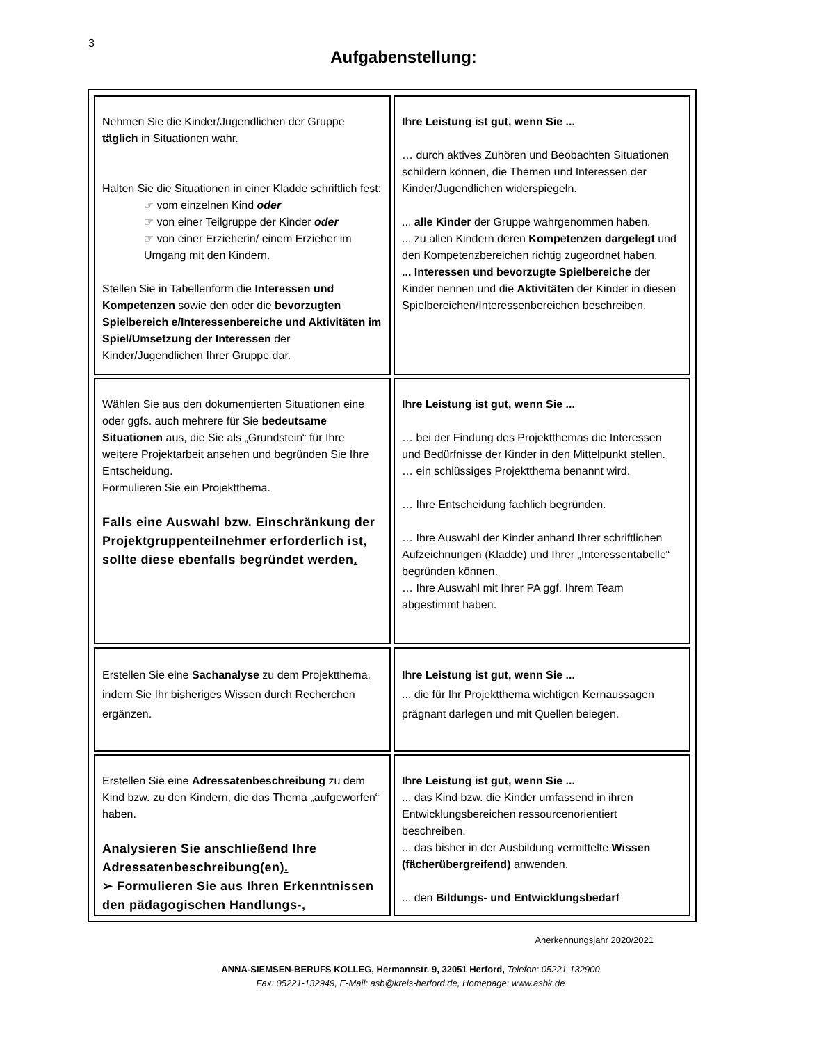3
Aufgabenstellung:
| Nehmen Sie die Kinder/Jugendlichen der Gruppe täglich in Situationen wahr. Halten Sie die Situationen in einer Kladde schriftlich fest: ☞ vom einzelnen Kind oder ☞ von einer Teilgruppe der Kinder oder ☞ von einer Erzieherin/ einem Erzieher im Umgang mit den Kindern. Stellen Sie in Tabellenform die Interessen und Kompetenzen sowie den oder die bevorzugten Spielbereich e/Interessenbereiche und Aktivitäten im Spiel/Umsetzung der Interessen der Kinder/Jugendlichen Ihrer Gruppe dar. | Ihre Leistung ist gut, wenn Sie ... … durch aktives Zuhören und Beobachten Situationen schildern können, die Themen und Interessen der Kinder/Jugendlichen widerspiegeln. ... alle Kinder der Gruppe wahrgenommen haben. ... zu allen Kindern deren Kompetenzen dargelegt und den Kompetenzbereichen richtig zugeordnet haben. ... Interessen und bevorzugte Spielbereiche der Kinder nennen und die Aktivitäten der Kinder in diesen Spielbereichen/Interessenbereichen beschreiben. |
| Wählen Sie aus den dokumentierten Situationen eine oder ggfs. auch mehrere für Sie bedeutsame Situationen aus, die Sie als „Grundstein“ für Ihre weitere Projektarbeit ansehen und begründen Sie Ihre Entscheidung. Formulieren Sie ein Projektthema. Falls eine Auswahl bzw. Einschränkung der Projektgruppenteilnehmer erforderlich ist, sollte diese ebenfalls begründet werden . | Ihre Leistung ist gut, wenn Sie ... … bei der Findung des Projektthemas die Interessen und Bedürfnisse der Kinder in den Mittelpunkt stellen. … ein schlüssiges Projektthema benannt wird. … Ihre Entscheidung fachlich begründen. … Ihre Auswahl der Kinder anhand Ihrer schriftlichen Aufzeichnungen (Kladde) und Ihrer „Interessentabelle“ begründen können. … Ihre Auswahl mit Ihrer PA ggf. Ihrem Team abgestimmt haben. |
| Erstellen Sie eine Sachanalyse zu dem Projektthema, indem Sie Ihr bisheriges Wissen durch Recherchen ergänzen. | Ihre Leistung ist gut, wenn Sie ... ... die für Ihr Projektthema wichtigen Kernaussagen prägnant darlegen und mit Quellen belegen. |
| Erstellen Sie eine Adressatenbeschreibung zu dem Kind bzw. zu den Kindern, die das Thema „aufgeworfen“ haben. Analysieren Sie anschließend Ihre Adressatenbeschreibung(en ). ➢ Formulieren Sie aus Ihren Erkenntnissen den pädagogischen Handlungs-, | Ihre Leistung ist gut, wenn Sie ... ... das Kind bzw. die Kinder umfassend in ihren Entwicklungsbereichen ressourcenorientiert beschreiben. ... das bisher in der Ausbildung vermittelte Wissen (fächerübergreifend) anwenden. ... den Bildungs- und Entwicklungsbedarf |
Anerkennungsjahr 2020/2021
ANNA-SIEMSEN-BERUFS KOLLEG, Hermannstr. 9, 32051 Herford, Telefon: 05221-132900
Fax: 05221-132949, E-Mail: asb@kreis-herford.de, Homepage: www.asbk.de